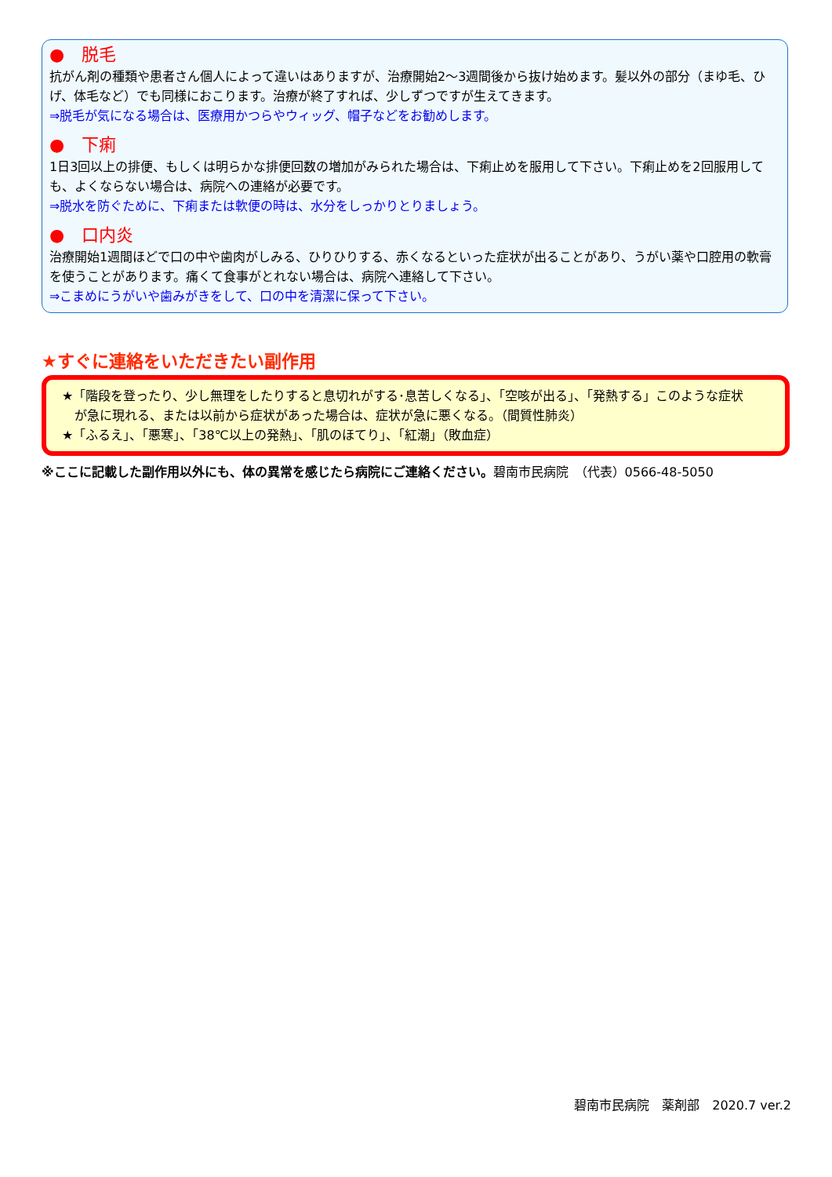●　脱毛
抗がん剤の種類や患者さん個人によって違いはありますが、治療開始2～3週間後から抜け始めます。髪以外の部分（まゆ毛、ひげ、体毛など）でも同様におこります。治療が終了すれば、少しずつですが生えてきます。
⇒脱毛が気になる場合は、医療用かつらやウィッグ、帽子などをお勧めします。
●　下痢
1日3回以上の排便、もしくは明らかな排便回数の増加がみられた場合は、下痢止めを服用して下さい。下痢止めを2回服用しても、よくならない場合は、病院への連絡が必要です。
⇒脱水を防ぐために、下痢または軟便の時は、水分をしっかりとりましょう。
●　口内炎
治療開始1週間ほどで口の中や歯肉がしみる、ひりひりする、赤くなるといった症状が出ることがあり、うがい薬や口腔用の軟膏を使うことがあります。痛くて食事がとれない場合は、病院へ連絡して下さい。
⇒こまめにうがいや歯みがきをして、口の中を清潔に保って下さい。
★すぐに連絡をいただきたい副作用
★「階段を登ったり、少し無理をしたりすると息切れがする･息苦しくなる」、「空咳が出る」、「発熱する」このような症状
　が急に現れる、または以前から症状があった場合は、症状が急に悪くなる。（間質性肺炎）
★「ふるえ」、「悪寒」、「38℃以上の発熱」、「肌のほてり」、「紅潮」（敗血症）
※ここに記載した副作用以外にも、体の異常を感じたら病院にご連絡ください。碧南市民病院　（代表）0566-48-5050
碧南市民病院　薬剤部　2020.7 ver.2